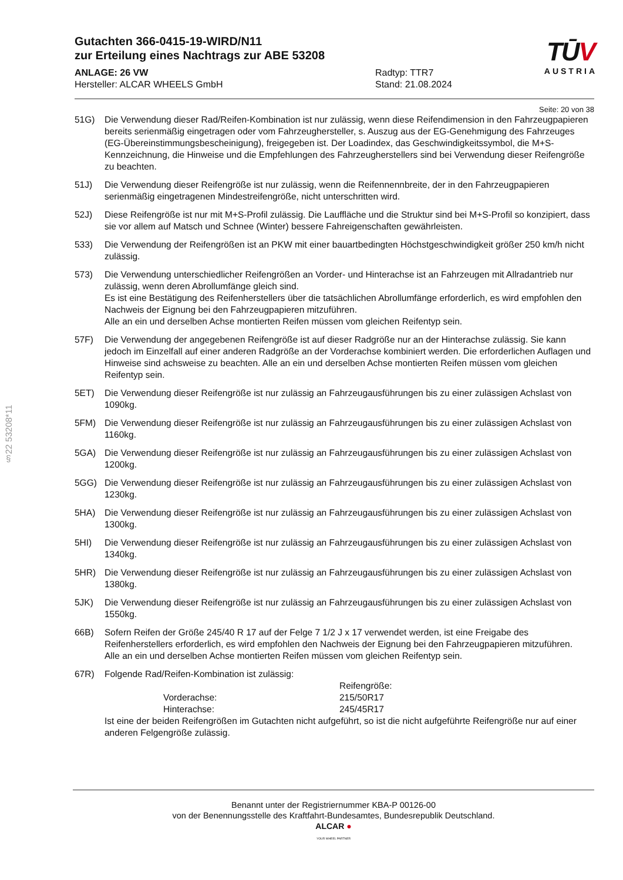§22 53208*11
Gutachten 366-0415-19-WIRD/N11
zur Erteilung eines Nachtrags zur ABE 53208
TŪV
AUSTRIA
ANLAGE: 26 VW
Hersteller: ALCAR WHEELS GmbH
Radtyp: TTR7
Stand: 21.08.2024
Seite: 20 von 38
51G) Die Verwendung dieser Rad/Reifen-Kombination ist nur zulässig, wenn diese Reifendimension in den Fahrzeugpapieren bereits serienmäßig eingetragen oder vom Fahrzeughersteller, s. Auszug aus der EG-Genehmigung des Fahrzeuges (EG-Übereinstimmungsbescheinigung), freigegeben ist. Der Loadindex, das Geschwindigkeitssymbol, die M+S-Kennzeichnung, die Hinweise und die Empfehlungen des Fahrzeugherstellers sind bei Verwendung dieser Reifengröße zu beachten.
51J) Die Verwendung dieser Reifengröße ist nur zulässig, wenn die Reifennennbreite, der in den Fahrzeugpapieren serienmäßig eingetragenen Mindestreifengröße, nicht unterschritten wird.
52J) Diese Reifengröße ist nur mit M+S-Profil zulässig. Die Lauffläche und die Struktur sind bei M+S-Profil so konzipiert, dass sie vor allem auf Matsch und Schnee (Winter) bessere Fahreigenschaften gewährleisten.
533) Die Verwendung der Reifengrößen ist an PKW mit einer bauartbedingten Höchstgeschwindigkeit größer 250 km/h nicht zulässig.
573) Die Verwendung unterschiedlicher Reifengrößen an Vorder- und Hinterachse ist an Fahrzeugen mit Allradantrieb nur zulässig, wenn deren Abrollumfänge gleich sind.
Es ist eine Bestätigung des Reifenherstellers über die tatsächlichen Abrollumfänge erforderlich, es wird empfohlen den Nachweis der Eignung bei den Fahrzeugpapieren mitzuführen.
Alle an ein und derselben Achse montierten Reifen müssen vom gleichen Reifentyp sein.
57F) Die Verwendung der angegebenen Reifengröße ist auf dieser Radgröße nur an der Hinterachse zulässig. Sie kann jedoch im Einzelfall auf einer anderen Radgröße an der Vorderachse kombiniert werden. Die erforderlichen Auflagen und Hinweise sind achsweise zu beachten. Alle an ein und derselben Achse montierten Reifen müssen vom gleichen Reifentyp sein.
5ET) Die Verwendung dieser Reifengröße ist nur zulässig an Fahrzeugausführungen bis zu einer zulässigen Achslast von 1090kg.
5FM) Die Verwendung dieser Reifengröße ist nur zulässig an Fahrzeugausführungen bis zu einer zulässigen Achslast von 1160kg.
5GA) Die Verwendung dieser Reifengröße ist nur zulässig an Fahrzeugausführungen bis zu einer zulässigen Achslast von 1200kg.
5GG) Die Verwendung dieser Reifengröße ist nur zulässig an Fahrzeugausführungen bis zu einer zulässigen Achslast von 1230kg.
5HA) Die Verwendung dieser Reifengröße ist nur zulässig an Fahrzeugausführungen bis zu einer zulässigen Achslast von 1300kg.
5HI) Die Verwendung dieser Reifengröße ist nur zulässig an Fahrzeugausführungen bis zu einer zulässigen Achslast von 1340kg.
5HR) Die Verwendung dieser Reifengröße ist nur zulässig an Fahrzeugausführungen bis zu einer zulässigen Achslast von 1380kg.
5JK) Die Verwendung dieser Reifengröße ist nur zulässig an Fahrzeugausführungen bis zu einer zulässigen Achslast von 1550kg.
66B) Sofern Reifen der Größe 245/40 R 17 auf der Felge 7 1/2 J x 17 verwendet werden, ist eine Freigabe des Reifenherstellers erforderlich, es wird empfohlen den Nachweis der Eignung bei den Fahrzeugpapieren mitzuführen.
Alle an ein und derselben Achse montierten Reifen müssen vom gleichen Reifentyp sein.
67R) Folgende Rad/Reifen-Kombination ist zulässig:
| | Reifengröße: |
| Vorderachse: | 215/50R17 |
| Hinterachse: | 245/45R17 |
Ist eine der beiden Reifengrößen im Gutachten nicht aufgeführt, so ist die nicht aufgeführte Reifengröße nur auf einer anderen Felgengröße zulässig.
Benannt unter der Registriernummer KBA-P 00126-00
von der Benennungsstelle des Kraftfahrt-Bundesamtes, Bundesrepublik Deutschland.
ALCAR ●
YOUR WHEEL PARTNER